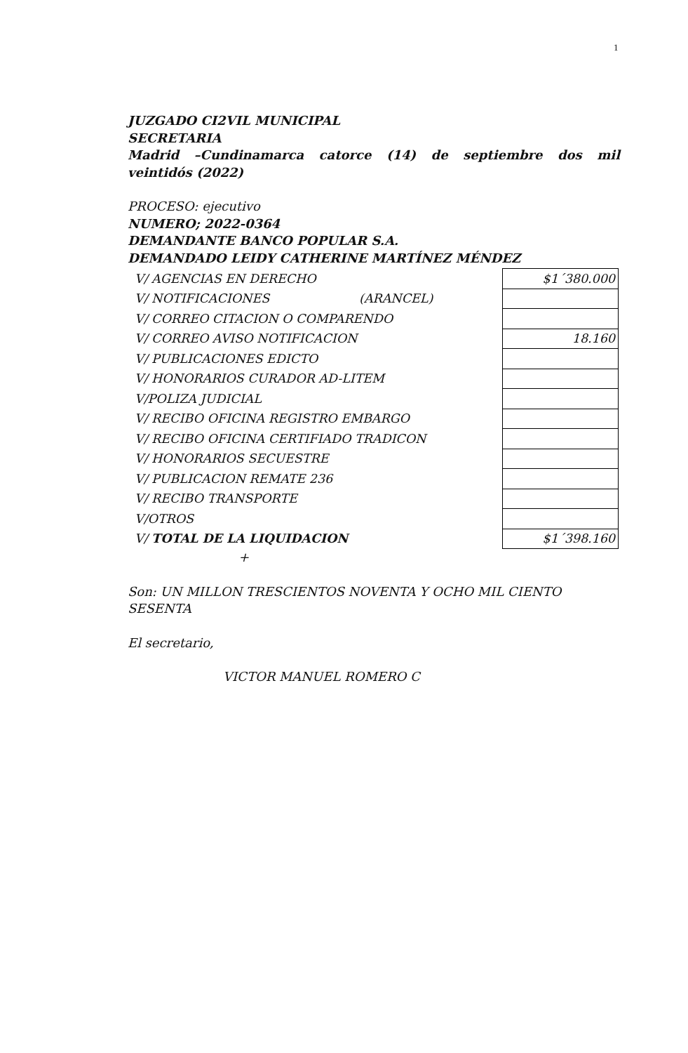1
JUZGADO CI2VIL MUNICIPAL
SECRETARIA
Madrid –Cundinamarca catorce (14) de septiembre dos mil
veintidós (2022)
PROCESO: ejecutivo
NUMERO; 2022-0364
DEMANDANTE BANCO POPULAR S.A.
DEMANDADO LEIDY CATHERINE MARTÍNEZ MÉNDEZ
| V/ AGENCIAS EN DERECHO | $1´380.000 |
| V/ NOTIFICACIONES (ARANCEL) | |
| V/ CORREO CITACION O COMPARENDO | |
| V/ CORREO AVISO NOTIFICACION | 18.160 |
| V/ PUBLICACIONES EDICTO | |
| V/ HONORARIOS CURADOR AD-LITEM | |
| V/POLIZA JUDICIAL | |
| V/ RECIBO OFICINA REGISTRO EMBARGO | |
| V/ RECIBO OFICINA CERTIFIADO TRADICON | |
| V/ HONORARIOS SECUESTRE | |
| V/ PUBLICACION REMATE 236 | |
| V/ RECIBO TRANSPORTE | |
| V/OTROS | |
| V/ TOTAL DE LA LIQUIDACION | $1´398.160 |
+
Son: UN MILLON TRESCIENTOS NOVENTA Y OCHO MIL CIENTO SESENTA
El secretario,
VICTOR MANUEL ROMERO C